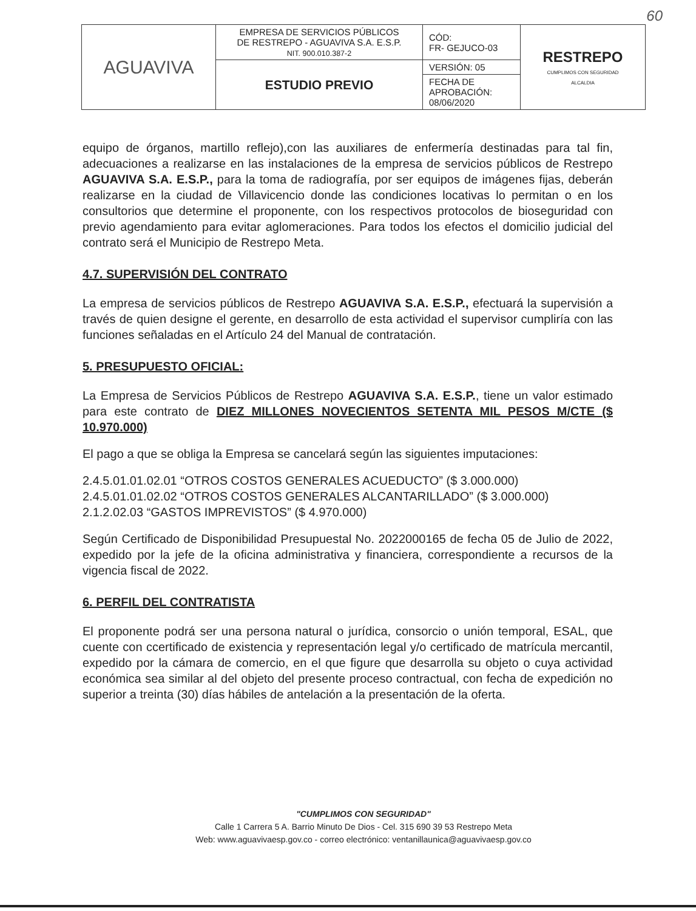60
| AGUAVIVA | EMPRESA DE SERVICIOS PÚBLICOS DE RESTREPO - AGUAVIVA S.A. E.S.P. NIT. 900.010.387-2 | CÓD: FR- GEJUCO-03 | RESTREPO CUMPLIMOS CON SEGURIDAD ALCALDIA |
| | ESTUDIO PREVIO | VERSIÓN: 05 | |
| | | FECHA DE APROBACIÓN: 08/06/2020 | |
equipo de órganos, martillo reflejo),con las auxiliares de enfermería destinadas para tal fin, adecuaciones a realizarse en las instalaciones de la empresa de servicios públicos de Restrepo AGUAVIVA S.A. E.S.P., para la toma de radiografía, por ser equipos de imágenes fijas, deberán realizarse en la ciudad de Villavicencio donde las condiciones locativas lo permitan o en los consultorios que determine el proponente, con los respectivos protocolos de bioseguridad con previo agendamiento para evitar aglomeraciones. Para todos los efectos el domicilio judicial del contrato será el Municipio de Restrepo Meta.
4.7. SUPERVISIÓN DEL CONTRATO
La empresa de servicios públicos de Restrepo AGUAVIVA S.A. E.S.P., efectuará la supervisión a través de quien designe el gerente, en desarrollo de esta actividad el supervisor cumpliría con las funciones señaladas en el Artículo 24 del Manual de contratación.
5. PRESUPUESTO OFICIAL:
La Empresa de Servicios Públicos de Restrepo AGUAVIVA S.A. E.S.P., tiene un valor estimado para este contrato de DIEZ MILLONES NOVECIENTOS SETENTA MIL PESOS M/CTE ($ 10.970.000)
El pago a que se obliga la Empresa se cancelará según las siguientes imputaciones:
2.4.5.01.01.02.01 “OTROS COSTOS GENERALES ACUEDUCTO” ($ 3.000.000)
2.4.5.01.01.02.02 “OTROS COSTOS GENERALES ALCANTARILLADO” ($ 3.000.000)
2.1.2.02.03 “GASTOS IMPREVISTOS” ($ 4.970.000)
Según Certificado de Disponibilidad Presupuestal No. 2022000165 de fecha 05 de Julio de 2022, expedido por la jefe de la oficina administrativa y financiera, correspondiente a recursos de la vigencia fiscal de 2022.
6. PERFIL DEL CONTRATISTA
El proponente podrá ser una persona natural o jurídica, consorcio o unión temporal, ESAL, que cuente con ccertificado de existencia y representación legal y/o certificado de matrícula mercantil, expedido por la cámara de comercio, en el que figure que desarrolla su objeto o cuya actividad económica sea similar al del objeto del presente proceso contractual, con fecha de expedición no superior a treinta (30) días hábiles de antelación a la presentación de la oferta.
"CUMPLIMOS CON SEGURIDAD"
Calle 1 Carrera 5 A. Barrio Minuto De Dios - Cel. 315 690 39 53 Restrepo Meta
Web: www.aguavivaesp.gov.co - correo electrónico: ventanillaunica@aguavivaesp.gov.co